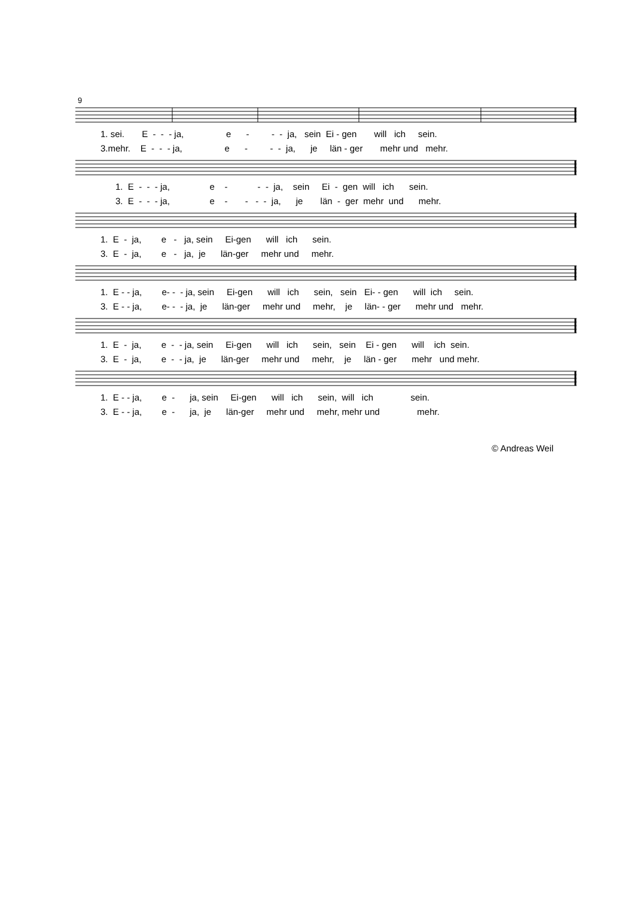9
1. sei. E - - - ja, e - - - ja, sein Ei - gen will ich sein. 3.mehr. E - - - ja, e - - - ja, je län - ger mehr und mehr.
1. E - - - ja, e - - - ja, sein Ei - gen will ich sein. 3. E - - - ja, e - - - - ja, je län - ger mehr und mehr.
1. E - ja, e - ja, sein Ei-gen will ich sein. 3. E - ja, e - ja, je län-ger mehr und mehr.
1. E - - ja, e- - - ja, sein Ei-gen will ich sein, sein Ei- - gen will ich sein. 3. E - - ja, e- - - ja, je län-ger mehr und mehr, je län- - ger mehr und mehr.
1. E - ja, e - - ja, sein Ei-gen will ich sein, sein Ei - gen will ich sein. 3. E - ja, e - - ja, je län-ger mehr und mehr, je län - ger mehr und mehr.
1. E - - ja, e - ja, sein Ei-gen will ich sein, will ich sein. 3. E - - ja, e - ja, je län-ger mehr und mehr, mehr und mehr.
© Andreas Weil